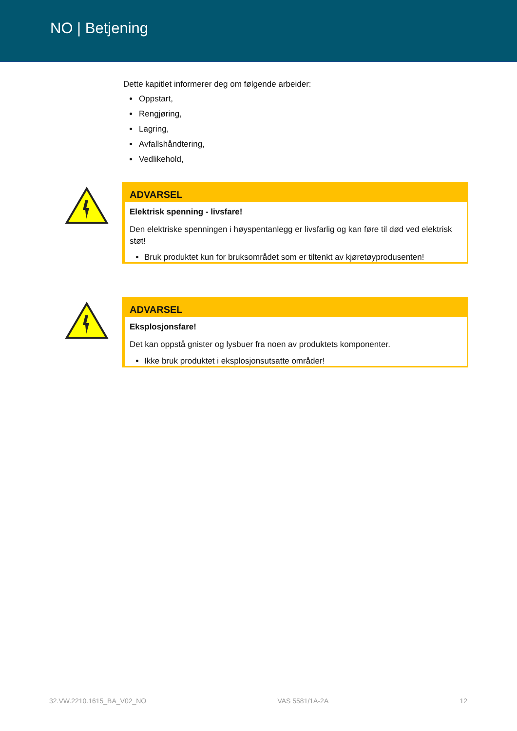NO | Betjening
Dette kapitlet informerer deg om følgende arbeider:
Oppstart,
Rengjøring,
Lagring,
Avfallshåndtering,
Vedlikehold,
ADVARSEL
Elektrisk spenning - livsfare!
Den elektriske spenningen i høyspentanlegg er livsfarlig og kan føre til død ved elektrisk støt!
Bruk produktet kun for bruksområdet som er tiltenkt av kjøretøyprodusenten!
ADVARSEL
Eksplosjonsfare!
Det kan oppstå gnister og lysbuer fra noen av produktets komponenter.
Ikke bruk produktet i eksplosjonsutsatte områder!
32.VW.2210.1615_BA_V02_NO VAS 5581/1A-2A 12